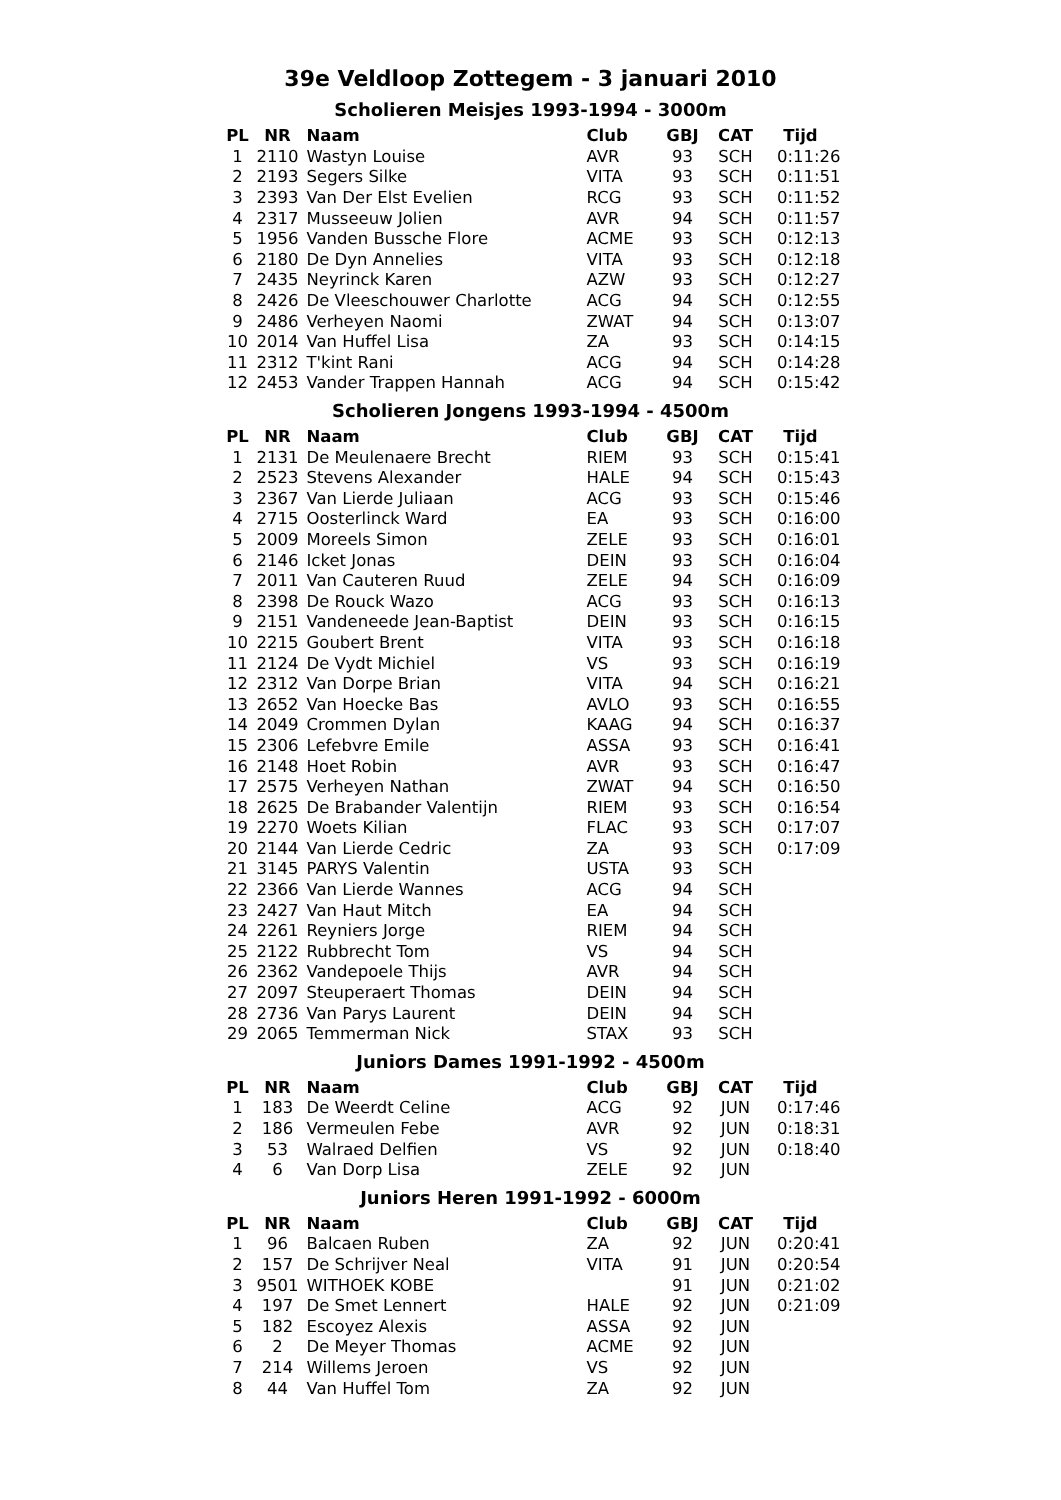39e Veldloop Zottegem - 3 januari 2010
Scholieren Meisjes 1993-1994 - 3000m
| PL | NR | Naam | Club | GBJ | CAT | Tijd |
| --- | --- | --- | --- | --- | --- | --- |
| 1 | 2110 | Wastyn Louise | AVR | 93 | SCH | 0:11:26 |
| 2 | 2193 | Segers Silke | VITA | 93 | SCH | 0:11:51 |
| 3 | 2393 | Van Der Elst Evelien | RCG | 93 | SCH | 0:11:52 |
| 4 | 2317 | Musseeuw Jolien | AVR | 94 | SCH | 0:11:57 |
| 5 | 1956 | Vanden Bussche Flore | ACME | 93 | SCH | 0:12:13 |
| 6 | 2180 | De Dyn Annelies | VITA | 93 | SCH | 0:12:18 |
| 7 | 2435 | Neyrinck Karen | AZW | 93 | SCH | 0:12:27 |
| 8 | 2426 | De Vleeschouwer Charlotte | ACG | 94 | SCH | 0:12:55 |
| 9 | 2486 | Verheyen Naomi | ZWAT | 94 | SCH | 0:13:07 |
| 10 | 2014 | Van Huffel Lisa | ZA | 93 | SCH | 0:14:15 |
| 11 | 2312 | T'kint Rani | ACG | 94 | SCH | 0:14:28 |
| 12 | 2453 | Vander Trappen Hannah | ACG | 94 | SCH | 0:15:42 |
Scholieren Jongens 1993-1994 - 4500m
| PL | NR | Naam | Club | GBJ | CAT | Tijd |
| --- | --- | --- | --- | --- | --- | --- |
| 1 | 2131 | De Meulenaere Brecht | RIEM | 93 | SCH | 0:15:41 |
| 2 | 2523 | Stevens Alexander | HALE | 94 | SCH | 0:15:43 |
| 3 | 2367 | Van Lierde Juliaan | ACG | 93 | SCH | 0:15:46 |
| 4 | 2715 | Oosterlinck Ward | EA | 93 | SCH | 0:16:00 |
| 5 | 2009 | Moreels Simon | ZELE | 93 | SCH | 0:16:01 |
| 6 | 2146 | Icket Jonas | DEIN | 93 | SCH | 0:16:04 |
| 7 | 2011 | Van Cauteren Ruud | ZELE | 94 | SCH | 0:16:09 |
| 8 | 2398 | De Rouck Wazo | ACG | 93 | SCH | 0:16:13 |
| 9 | 2151 | Vandeneede Jean-Baptist | DEIN | 93 | SCH | 0:16:15 |
| 10 | 2215 | Goubert Brent | VITA | 93 | SCH | 0:16:18 |
| 11 | 2124 | De Vydt Michiel | VS | 93 | SCH | 0:16:19 |
| 12 | 2312 | Van Dorpe Brian | VITA | 94 | SCH | 0:16:21 |
| 13 | 2652 | Van Hoecke Bas | AVLO | 93 | SCH | 0:16:55 |
| 14 | 2049 | Crommen Dylan | KAAG | 94 | SCH | 0:16:37 |
| 15 | 2306 | Lefebvre Emile | ASSA | 93 | SCH | 0:16:41 |
| 16 | 2148 | Hoet Robin | AVR | 93 | SCH | 0:16:47 |
| 17 | 2575 | Verheyen Nathan | ZWAT | 94 | SCH | 0:16:50 |
| 18 | 2625 | De Brabander Valentijn | RIEM | 93 | SCH | 0:16:54 |
| 19 | 2270 | Woets Kilian | FLAC | 93 | SCH | 0:17:07 |
| 20 | 2144 | Van Lierde Cedric | ZA | 93 | SCH | 0:17:09 |
| 21 | 3145 | PARYS Valentin | USTA | 93 | SCH | |
| 22 | 2366 | Van Lierde Wannes | ACG | 94 | SCH | |
| 23 | 2427 | Van Haut Mitch | EA | 94 | SCH | |
| 24 | 2261 | Reyniers Jorge | RIEM | 94 | SCH | |
| 25 | 2122 | Rubbrecht Tom | VS | 94 | SCH | |
| 26 | 2362 | Vandepoele Thijs | AVR | 94 | SCH | |
| 27 | 2097 | Steuperaert Thomas | DEIN | 94 | SCH | |
| 28 | 2736 | Van Parys Laurent | DEIN | 94 | SCH | |
| 29 | 2065 | Temmerman Nick | STAX | 93 | SCH | |
Juniors Dames 1991-1992 - 4500m
| PL | NR | Naam | Club | GBJ | CAT | Tijd |
| --- | --- | --- | --- | --- | --- | --- |
| 1 | 183 | De Weerdt Celine | ACG | 92 | JUN | 0:17:46 |
| 2 | 186 | Vermeulen Febe | AVR | 92 | JUN | 0:18:31 |
| 3 | 53 | Walraed Delfien | VS | 92 | JUN | 0:18:40 |
| 4 | 6 | Van Dorp Lisa | ZELE | 92 | JUN | |
Juniors Heren 1991-1992 - 6000m
| PL | NR | Naam | Club | GBJ | CAT | Tijd |
| --- | --- | --- | --- | --- | --- | --- |
| 1 | 96 | Balcaen Ruben | ZA | 92 | JUN | 0:20:41 |
| 2 | 157 | De Schrijver Neal | VITA | 91 | JUN | 0:20:54 |
| 3 | 9501 | WITHOEK KOBE | | 91 | JUN | 0:21:02 |
| 4 | 197 | De Smet Lennert | HALE | 92 | JUN | 0:21:09 |
| 5 | 182 | Escoyez Alexis | ASSA | 92 | JUN | |
| 6 | 2 | De Meyer Thomas | ACME | 92 | JUN | |
| 7 | 214 | Willems Jeroen | VS | 92 | JUN | |
| 8 | 44 | Van Huffel Tom | ZA | 92 | JUN | |